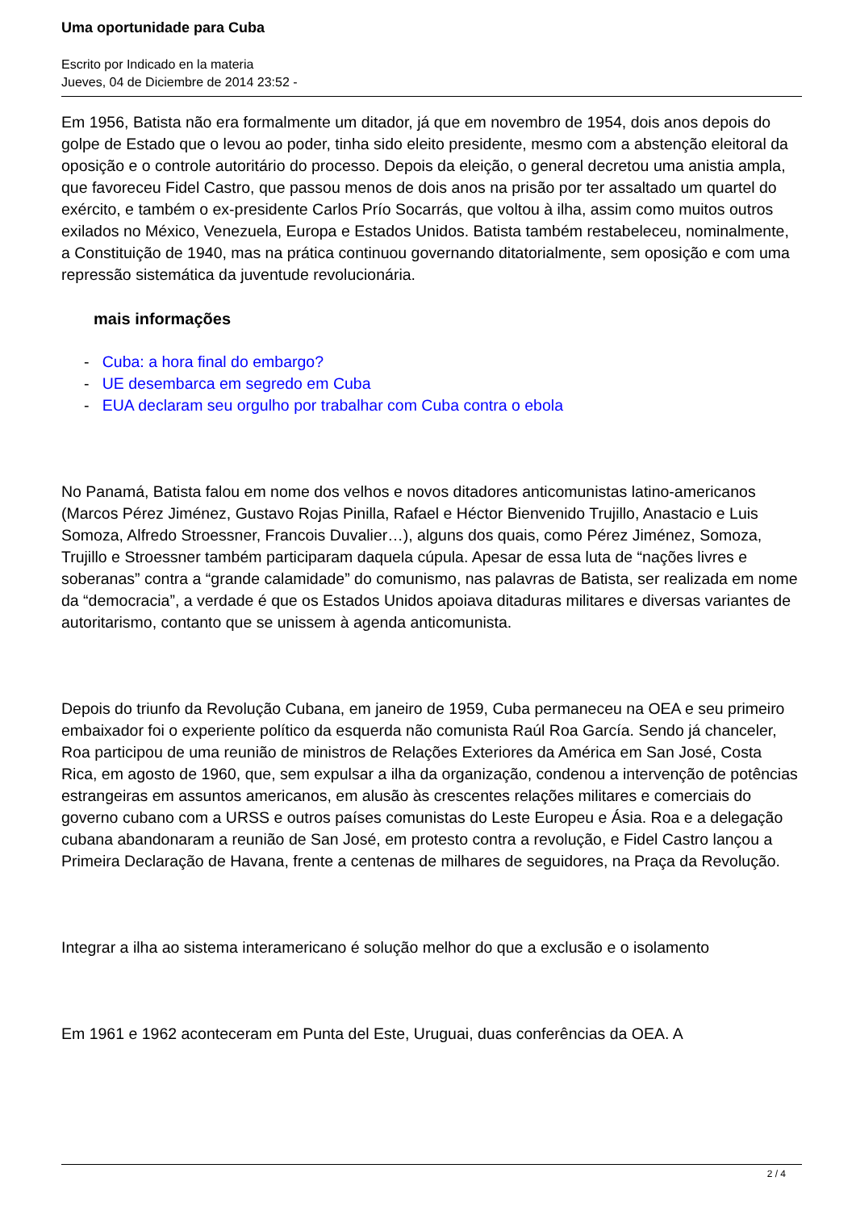Uma oportunidade para Cuba
Escrito por Indicado en la materia
Jueves, 04 de Diciembre de 2014 23:52 -
Em 1956, Batista não era formalmente um ditador, já que em novembro de 1954, dois anos depois do golpe de Estado que o levou ao poder, tinha sido eleito presidente, mesmo com a abstenção eleitoral da oposição e o controle autoritário do processo. Depois da eleição, o general decretou uma anistia ampla, que favoreceu Fidel Castro, que passou menos de dois anos na prisão por ter assaltado um quartel do exército, e também o ex-presidente Carlos Prío Socarrás, que voltou à ilha, assim como muitos outros exilados no México, Venezuela, Europa e Estados Unidos. Batista também restabeleceu, nominalmente, a Constituição de 1940, mas na prática continuou governando ditatorialmente, sem oposição e com uma repressão sistemática da juventude revolucionária.
mais informações
- Cuba: a hora final do embargo?
- UE desembarca em segredo em Cuba
- EUA declaram seu orgulho por trabalhar com Cuba contra o ebola
No Panamá, Batista falou em nome dos velhos e novos ditadores anticomunistas latino-americanos (Marcos Pérez Jiménez, Gustavo Rojas Pinilla, Rafael e Héctor Bienvenido Trujillo, Anastacio e Luis Somoza, Alfredo Stroessner, Francois Duvalier…), alguns dos quais, como Pérez Jiménez, Somoza, Trujillo e Stroessner também participaram daquela cúpula. Apesar de essa luta de “nações livres e soberanas” contra a “grande calamidade” do comunismo, nas palavras de Batista, ser realizada em nome da “democracia”, a verdade é que os Estados Unidos apoiava ditaduras militares e diversas variantes de autoritarismo, contanto que se unissem à agenda anticomunista.
Depois do triunfo da Revolução Cubana, em janeiro de 1959, Cuba permaneceu na OEA e seu primeiro embaixador foi o experiente político da esquerda não comunista Raúl Roa García. Sendo já chanceler, Roa participou de uma reunião de ministros de Relações Exteriores da América em San José, Costa Rica, em agosto de 1960, que, sem expulsar a ilha da organização, condenou a intervenção de potências estrangeiras em assuntos americanos, em alusão às crescentes relações militares e comerciais do governo cubano com a URSS e outros países comunistas do Leste Europeu e Ásia. Roa e a delegação cubana abandonaram a reunião de San José, em protesto contra a revolução, e Fidel Castro lançou a Primeira Declaração de Havana, frente a centenas de milhares de seguidores, na Praça da Revolução.
Integrar a ilha ao sistema interamericano é solução melhor do que a exclusão e o isolamento
Em 1961 e 1962 aconteceram em Punta del Este, Uruguai, duas conferências da OEA. A
2 / 4